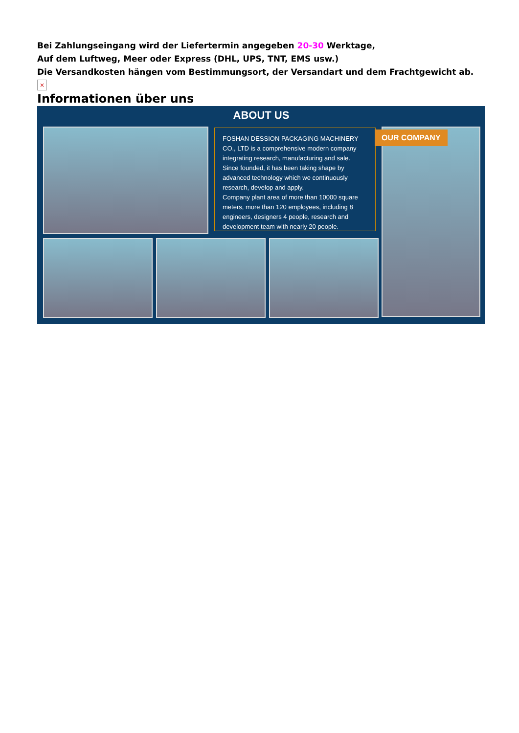Bei Zahlungseingang wird der Liefertermin angegeben 20-30 Werktage,
Auf dem Luftweg, Meer oder Express (DHL, UPS, TNT, EMS usw.)
Die Versandkosten hängen vom Bestimmungsort, der Versandart und dem Frachtgewicht ab.
×
Informationen über uns
ABOUT US
FOSHAN DESSION PACKAGING MACHINERY CO., LTD is a comprehensive modern company integrating research, manufacturing and sale. Since founded, it has been taking shape by advanced technology which we continuously research, develop and apply.
Company plant area of more than 10000 square meters, more than 120 employees, including 8 engineers, designers 4 people, research and development team with nearly 20 people.
OUR COMPANY